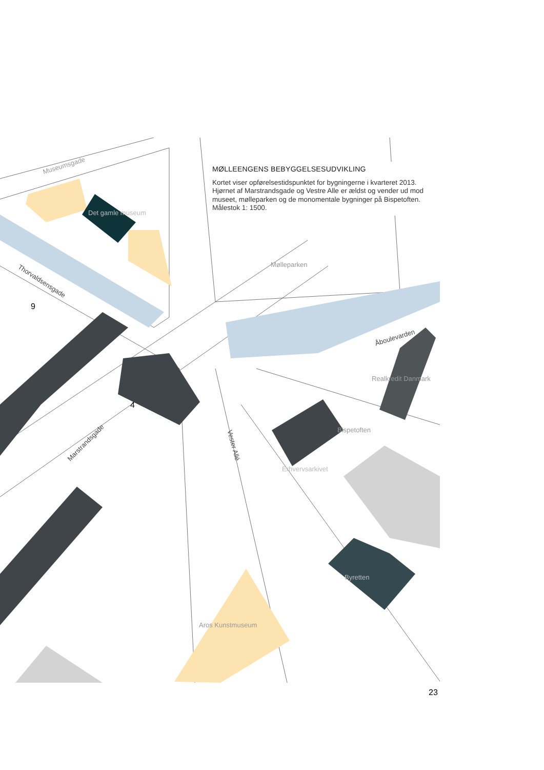Museumsgade
Det gamle museum
Mølleparken
Thorvaldsensgade
9
Åboulevarden
Realkredit Danmark
4
Marstrandsgade Vester Allé
Bispetoften
Erhvervsarkivet
Byretten
Aros Kunstmuseum
MØLLEENGENS BEBYGGELSESUDVIKLING
Kortet viser opførelsestidspunktet for bygningerne i kvarteret 2013. Hjørnet af Marstrandsgade og Vestre Alle er ældst og vender ud mod museet, mølleparken og de monomentale bygninger på Bispetoften.
Målestok 1: 1500.
23